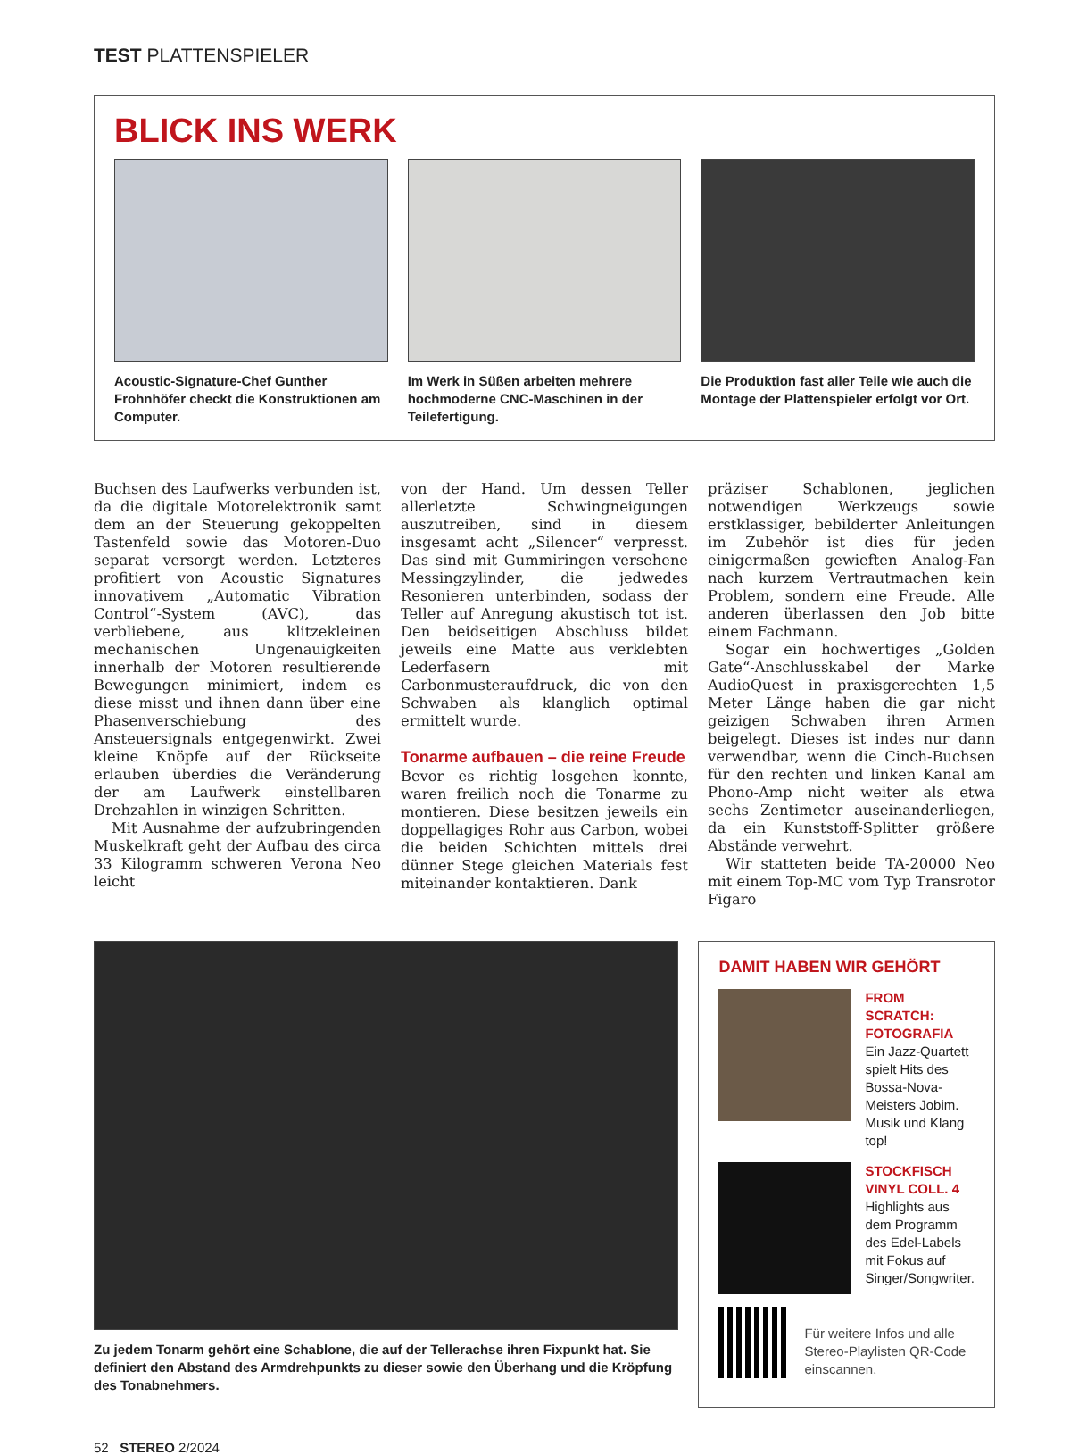TEST PLATTENSPIELER
BLICK INS WERK
Acoustic-Signature-Chef Gunther Frohnhöfer checkt die Konstruktionen am Computer.
Im Werk in Süßen arbeiten mehrere hochmoderne CNC-Maschinen in der Teilefertigung.
Die Produktion fast aller Teile wie auch die Montage der Plattenspieler erfolgt vor Ort.
Buchsen des Laufwerks verbunden ist, da die digitale Motorelektronik samt dem an der Steuerung gekoppelten Tastenfeld sowie das Motoren-Duo separat versorgt werden. Letzteres profitiert von Acoustic Signatures innovativem „Automatic Vibration Control“-System (AVC), das verbliebene, aus klitzekleinen mechanischen Ungenauigkeiten innerhalb der Motoren resultierende Bewegungen minimiert, indem es diese misst und ihnen dann über eine Phasenverschiebung des Ansteuersignals entgegenwirkt. Zwei kleine Knöpfe auf der Rückseite erlauben überdies die Veränderung der am Laufwerk einstellbaren Drehzahlen in winzigen Schritten.
Mit Ausnahme der aufzubringenden Muskelkraft geht der Aufbau des circa 33 Kilogramm schweren Verona Neo leicht
von der Hand. Um dessen Teller allerletzte Schwingneigungen auszutreiben, sind in diesem insgesamt acht „Silencer“ verpresst. Das sind mit Gummiringen versehene Messingzylinder, die jedwedes Resonieren unterbinden, sodass der Teller auf Anregung akustisch tot ist. Den beidseitigen Abschluss bildet jeweils eine Matte aus verklebten Lederfasern mit Carbonmusteraufdruck, die von den Schwaben als klanglich optimal ermittelt wurde.
Tonarme aufbauen – die reine Freude
Bevor es richtig losgehen konnte, waren freilich noch die Tonarme zu montieren. Diese besitzen jeweils ein doppellagiges Rohr aus Carbon, wobei die beiden Schichten mittels drei dünner Stege gleichen Materials fest miteinander kontaktieren. Dank
präziser Schablonen, jeglichen notwendigen Werkzeugs sowie erstklassiger, bebilderter Anleitungen im Zubehör ist dies für jeden einigermaßen gewieften Analog-Fan nach kurzem Vertrautmachen kein Problem, sondern eine Freude. Alle anderen überlassen den Job bitte einem Fachmann.
Sogar ein hochwertiges „Golden Gate“-Anschlusskabel der Marke AudioQuest in praxisgerechten 1,5 Meter Länge haben die gar nicht geizigen Schwaben ihren Armen beigelegt. Dieses ist indes nur dann verwendbar, wenn die Cinch-Buchsen für den rechten und linken Kanal am Phono-Amp nicht weiter als etwa sechs Zentimeter auseinanderliegen, da ein Kunststoff-Splitter größere Abstände verwehrt.
Wir statteten beide TA-20000 Neo mit einem Top-MC vom Typ Transrotor Figaro
Zu jedem Tonarm gehört eine Schablone, die auf der Tellerachse ihren Fixpunkt hat. Sie definiert den Abstand des Armdrehpunkts zu dieser sowie den Überhang und die Kröpfung des Tonabnehmers.
DAMIT HABEN WIR GEHÖRT
FROM SCRATCH: FOTOGRAFIA
Ein Jazz-Quartett spielt Hits des Bossa-Nova-Meisters Jobim. Musik und Klang top!
STOCKFISCH VINYL COLL. 4
Highlights aus dem Programm des Edel-Labels mit Fokus auf Singer/Songwriter.
Für weitere Infos und alle Stereo-Playlisten QR-Code einscannen.
52 STEREO 2/2024